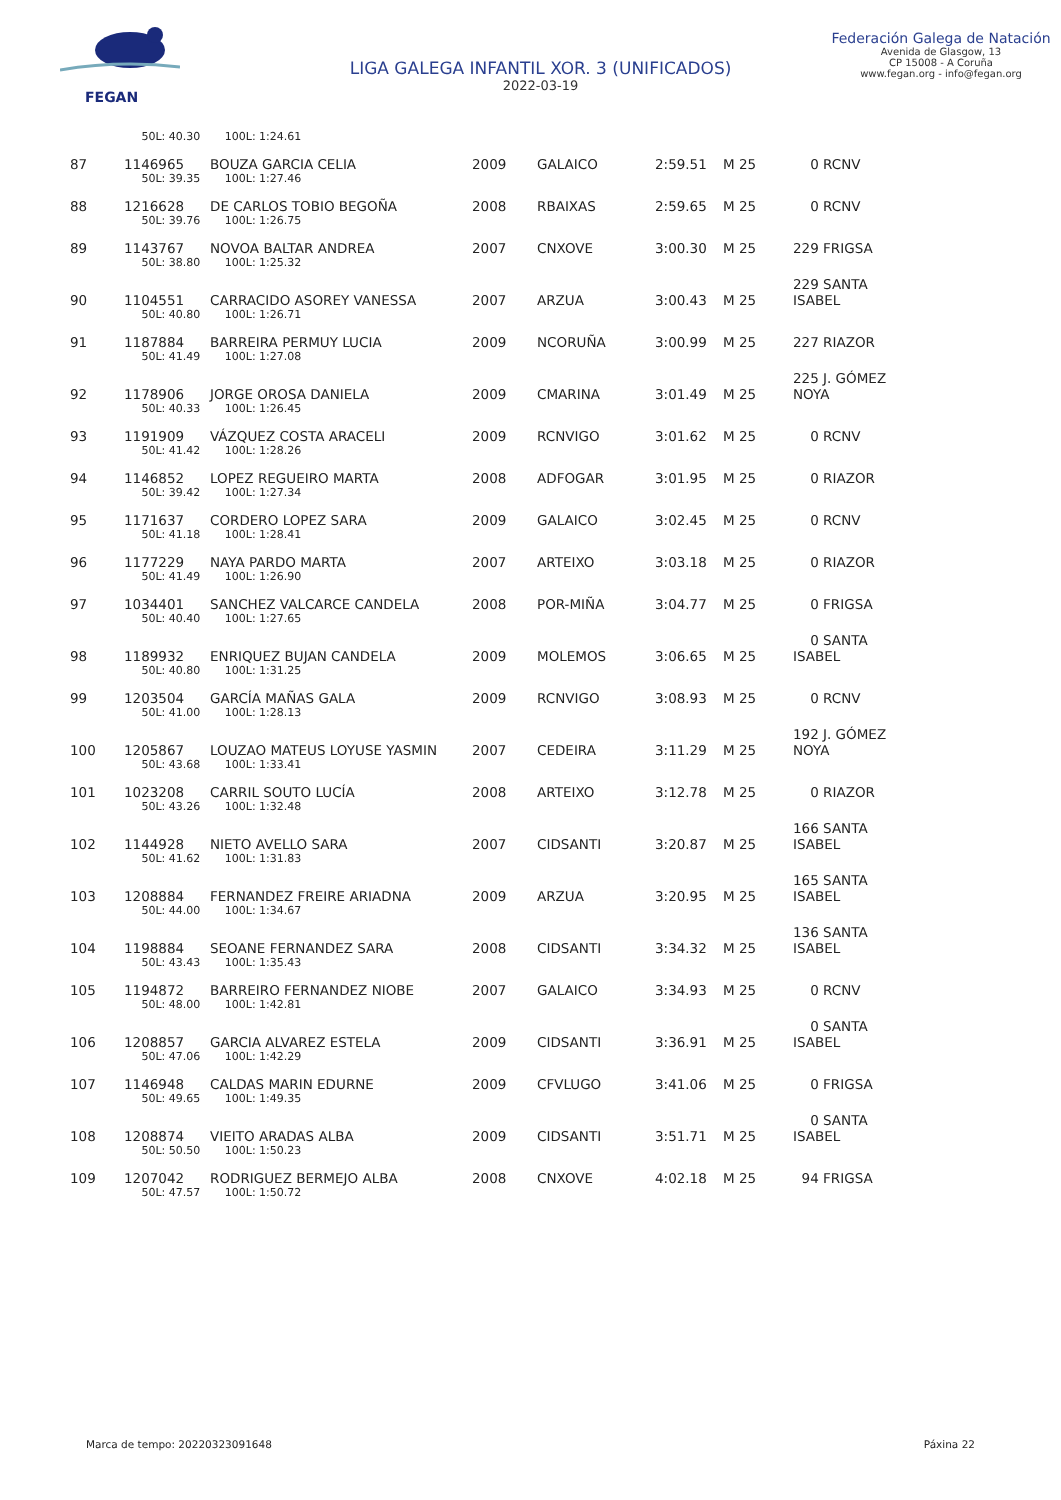FEGAN
LIGA GALEGA INFANTIL XOR. 3 (UNIFICADOS)
2022-03-19
Federación Galega de Natación
Avenida de Glasgow, 13
CP 15008 - A Coruña
www.fegan.org - info@fegan.org
| | 50L: 40.30 100L: 1:24.61 | | | | | | |
| 87 | 1146965 | BOUZA GARCIA CELIA | 2009 | GALAICO | 2:59.51 | M 25 | 0 RCNV |
| | 50L: 39.35 100L: 1:27.46 | | | | | | |
| 88 | 1216628 | DE CARLOS TOBIO BEGOÑA | 2008 | RBAIXAS | 2:59.65 | M 25 | 0 RCNV |
| | 50L: 39.76 100L: 1:26.75 | | | | | | |
| 89 | 1143767 | NOVOA BALTAR ANDREA | 2007 | CNXOVE | 3:00.30 | M 25 | 229 FRIGSA |
| | 50L: 38.80 100L: 1:25.32 | | | | | | |
| 90 | 1104551 | CARRACIDO ASOREY VANESSA | 2007 | ARZUA | 3:00.43 | M 25 | 229 SANTA ISABEL |
| | 50L: 40.80 100L: 1:26.71 | | | | | | |
| 91 | 1187884 | BARREIRA PERMUY LUCIA | 2009 | NCORUÑA | 3:00.99 | M 25 | 227 RIAZOR |
| | 50L: 41.49 100L: 1:27.08 | | | | | | |
| 92 | 1178906 | JORGE OROSA DANIELA | 2009 | CMARINA | 3:01.49 | M 25 | 225 J. GÓMEZ NOYA |
| | 50L: 40.33 100L: 1:26.45 | | | | | | |
| 93 | 1191909 | VÁZQUEZ COSTA ARACELI | 2009 | RCNVIGO | 3:01.62 | M 25 | 0 RCNV |
| | 50L: 41.42 100L: 1:28.26 | | | | | | |
| 94 | 1146852 | LOPEZ REGUEIRO MARTA | 2008 | ADFOGAR | 3:01.95 | M 25 | 0 RIAZOR |
| | 50L: 39.42 100L: 1:27.34 | | | | | | |
| 95 | 1171637 | CORDERO LOPEZ SARA | 2009 | GALAICO | 3:02.45 | M 25 | 0 RCNV |
| | 50L: 41.18 100L: 1:28.41 | | | | | | |
| 96 | 1177229 | NAYA PARDO MARTA | 2007 | ARTEIXO | 3:03.18 | M 25 | 0 RIAZOR |
| | 50L: 41.49 100L: 1:26.90 | | | | | | |
| 97 | 1034401 | SANCHEZ VALCARCE CANDELA | 2008 | POR-MIÑA | 3:04.77 | M 25 | 0 FRIGSA |
| | 50L: 40.40 100L: 1:27.65 | | | | | | |
| 98 | 1189932 | ENRIQUEZ BUJAN CANDELA | 2009 | MOLEMOS | 3:06.65 | M 25 | 0 SANTA ISABEL |
| | 50L: 40.80 100L: 1:31.25 | | | | | | |
| 99 | 1203504 | GARCÍA MAÑAS GALA | 2009 | RCNVIGO | 3:08.93 | M 25 | 0 RCNV |
| | 50L: 41.00 100L: 1:28.13 | | | | | | |
| 100 | 1205867 | LOUZAO MATEUS LOYUSE YASMIN | 2007 | CEDEIRA | 3:11.29 | M 25 | 192 J. GÓMEZ NOYA |
| | 50L: 43.68 100L: 1:33.41 | | | | | | |
| 101 | 1023208 | CARRIL SOUTO LUCÍA | 2008 | ARTEIXO | 3:12.78 | M 25 | 0 RIAZOR |
| | 50L: 43.26 100L: 1:32.48 | | | | | | |
| 102 | 1144928 | NIETO AVELLO SARA | 2007 | CIDSANTI | 3:20.87 | M 25 | 166 SANTA ISABEL |
| | 50L: 41.62 100L: 1:31.83 | | | | | | |
| 103 | 1208884 | FERNANDEZ FREIRE ARIADNA | 2009 | ARZUA | 3:20.95 | M 25 | 165 SANTA ISABEL |
| | 50L: 44.00 100L: 1:34.67 | | | | | | |
| 104 | 1198884 | SEOANE FERNANDEZ SARA | 2008 | CIDSANTI | 3:34.32 | M 25 | 136 SANTA ISABEL |
| | 50L: 43.43 100L: 1:35.43 | | | | | | |
| 105 | 1194872 | BARREIRO FERNANDEZ NIOBE | 2007 | GALAICO | 3:34.93 | M 25 | 0 RCNV |
| | 50L: 48.00 100L: 1:42.81 | | | | | | |
| 106 | 1208857 | GARCIA ALVAREZ ESTELA | 2009 | CIDSANTI | 3:36.91 | M 25 | 0 SANTA ISABEL |
| | 50L: 47.06 100L: 1:42.29 | | | | | | |
| 107 | 1146948 | CALDAS MARIN EDURNE | 2009 | CFVLUGO | 3:41.06 | M 25 | 0 FRIGSA |
| | 50L: 49.65 100L: 1:49.35 | | | | | | |
| 108 | 1208874 | VIEITO ARADAS ALBA | 2009 | CIDSANTI | 3:51.71 | M 25 | 0 SANTA ISABEL |
| | 50L: 50.50 100L: 1:50.23 | | | | | | |
| 109 | 1207042 | RODRIGUEZ BERMEJO ALBA | 2008 | CNXOVE | 4:02.18 | M 25 | 94 FRIGSA |
| | 50L: 47.57 100L: 1:50.72 | | | | | | |
Marca de tempo: 20220323091648 Páxina 22